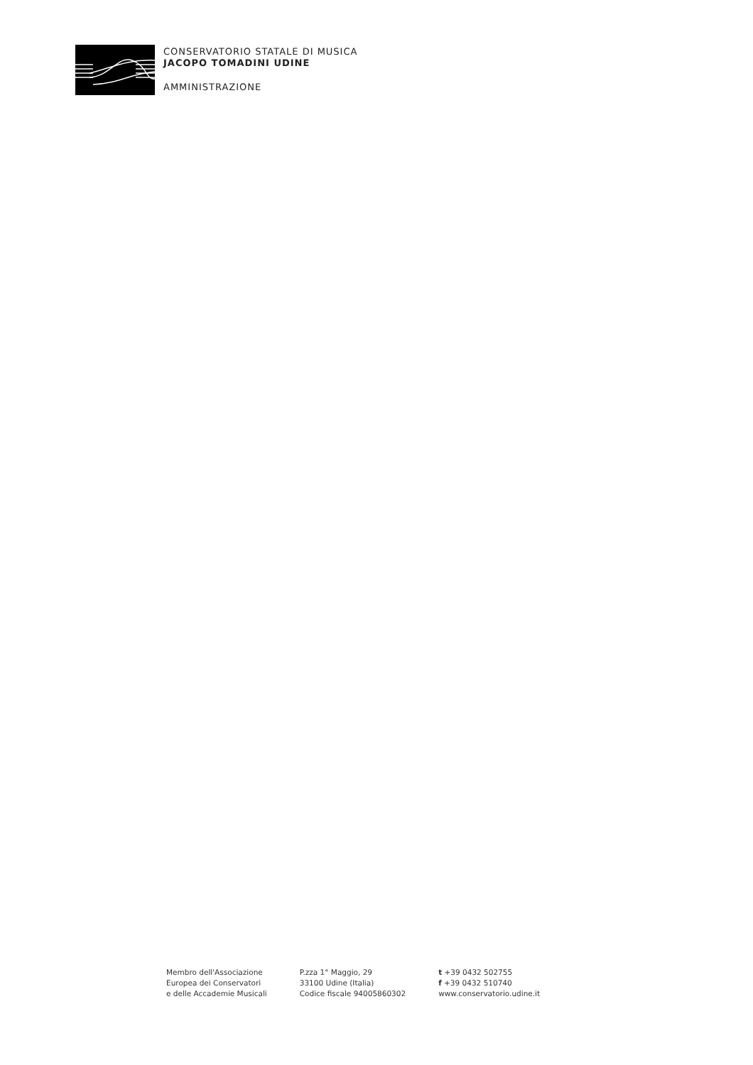CONSERVATORIO STATALE DI MUSICA
JACOPO TOMADINI UDINE
AMMINISTRAZIONE
Membro dell'Associazione
Europea dei Conservatori
e delle Accademie Musicali
P.zza 1° Maggio, 29
33100 Udine (Italia)
Codice fiscale 94005860302
t +39 0432 502755
f +39 0432 510740
www.conservatorio.udine.it